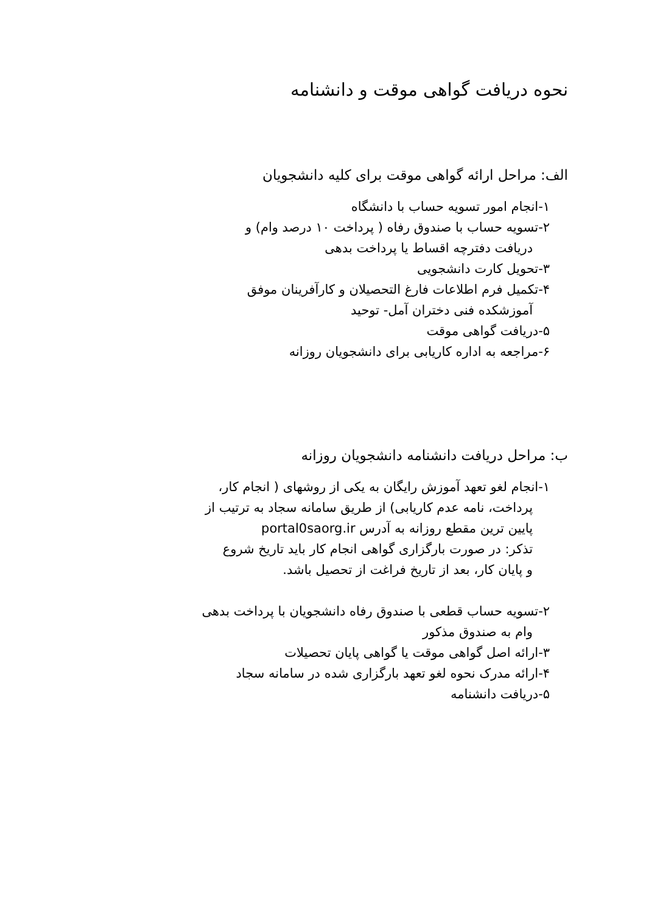نحوه دریافت گواهی موقت و دانشنامه
الف: مراحل ارائه گواهی موقت برای کلیه دانشجویان
۱-انجام امور تسویه حساب با دانشگاه
۲-تسویه حساب با صندوق رفاه ( پرداخت ۱۰ درصد وام) و
دریافت دفترچه اقساط یا پرداخت بدهی
۳-تحویل کارت دانشجویی
۴-تکمیل فرم اطلاعات فارغ التحصیلان و کارآفرینان موفق
آموزشکده فنی دختران آمل- توحید
۵-دریافت گواهی موقت
۶-مراجعه به اداره کاریابی برای دانشجویان روزانه
ب: مراحل دریافت دانشنامه دانشجویان روزانه
۱-انجام لغو تعهد آموزش رایگان به یکی از روشهای ( انجام کار،
پرداخت، نامه عدم کاریابی) از طریق سامانه سجاد به ترتیب از
پایین ترین مقطع روزانه به آدرس portal0saorg.ir
تذکر: در صورت بارگزاری گواهی انجام کار باید تاریخ شروع
و پایان کار، بعد از تاریخ فراغت از تحصیل باشد.
۲-تسویه حساب قطعی با صندوق رفاه دانشجویان با پرداخت بدهی
وام به صندوق مذکور
۳-ارائه اصل گواهی موقت یا گواهی پایان تحصیلات
۴-ارائه مدرک نحوه لغو تعهد بارگزاری شده در سامانه سجاد
۵-دریافت دانشنامه